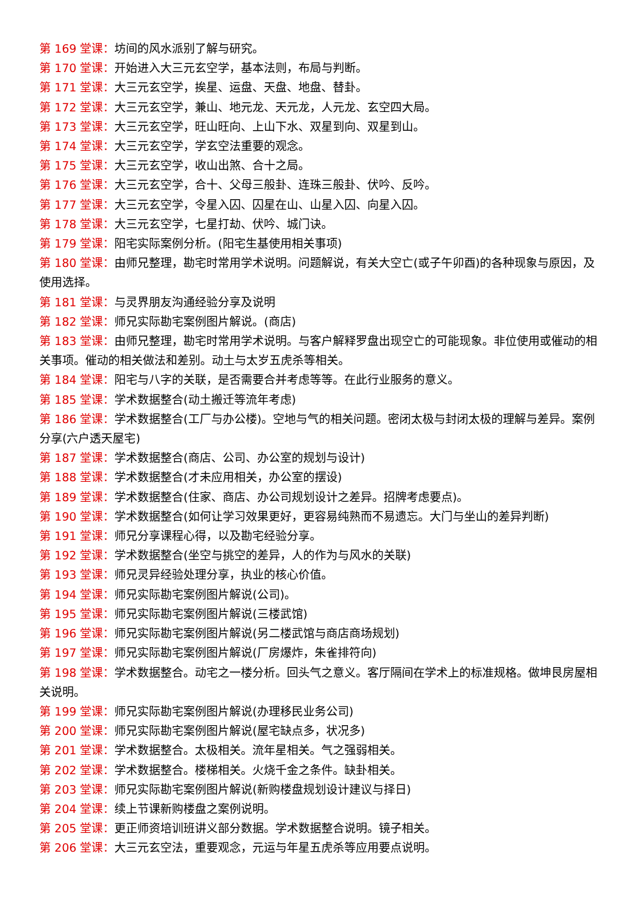第 169 堂课：坊间的风水派别了解与研究。
第 170 堂课：开始进入大三元玄空学，基本法则，布局与判断。
第 171 堂课：大三元玄空学，挨星、运盘、天盘、地盘、替卦。
第 172 堂课：大三元玄空学，兼山、地元龙、天元龙，人元龙、玄空四大局。
第 173 堂课：大三元玄空学，旺山旺向、上山下水、双星到向、双星到山。
第 174 堂课：大三元玄空学，学玄空法重要的观念。
第 175 堂课：大三元玄空学，收山出煞、合十之局。
第 176 堂课：大三元玄空学，合十、父母三般卦、连珠三般卦、伏吟、反吟。
第 177 堂课：大三元玄空学，令星入囚、囚星在山、山星入囚、向星入囚。
第 178 堂课：大三元玄空学，七星打劫、伏吟、城门诀。
第 179 堂课：阳宅实际案例分析。(阳宅生基使用相关事项)
第 180 堂课：由师兄整理，勘宅时常用学术说明。问题解说，有关大空亡(或子午卯酉)的各种现象与原因，及使用选择。
第 181 堂课：与灵界朋友沟通经验分享及说明
第 182 堂课：师兄实际勘宅案例图片解说。(商店)
第 183 堂课：由师兄整理，勘宅时常用学术说明。与客户解释罗盘出现空亡的可能现象。非位使用或催动的相关事项。催动的相关做法和差别。动土与太岁五虎杀等相关。
第 184 堂课：阳宅与八字的关联，是否需要合并考虑等等。在此行业服务的意义。
第 185 堂课：学术数据整合(动土搬迁等流年考虑)
第 186 堂课：学术数据整合(工厂与办公楼)。空地与气的相关问题。密闭太极与封闭太极的理解与差异。案例分享(六户透天屋宅)
第 187 堂课：学术数据整合(商店、公司、办公室的规划与设计)
第 188 堂课：学术数据整合(才未应用相关，办公室的摆设)
第 189 堂课：学术数据整合(住家、商店、办公司规划设计之差异。招牌考虑要点)。
第 190 堂课：学术数据整合(如何让学习效果更好，更容易纯熟而不易遗忘。大门与坐山的差异判断)
第 191 堂课：师兄分享课程心得，以及勘宅经验分享。
第 192 堂课：学术数据整合(坐空与挑空的差异，人的作为与风水的关联)
第 193 堂课：师兄灵异经验处理分享，执业的核心价值。
第 194 堂课：师兄实际勘宅案例图片解说(公司)。
第 195 堂课：师兄实际勘宅案例图片解说(三楼武馆)
第 196 堂课：师兄实际勘宅案例图片解说(另二楼武馆与商店商场规划)
第 197 堂课：师兄实际勘宅案例图片解说(厂房爆炸，朱雀排符向)
第 198 堂课：学术数据整合。动宅之一楼分析。回头气之意义。客厅隔间在学术上的标准规格。做坤艮房屋相关说明。
第 199 堂课：师兄实际勘宅案例图片解说(办理移民业务公司)
第 200 堂课：师兄实际勘宅案例图片解说(屋宅缺点多，状况多)
第 201 堂课：学术数据整合。太极相关。流年星相关。气之强弱相关。
第 202 堂课：学术数据整合。楼梯相关。火烧千金之条件。缺卦相关。
第 203 堂课：师兄实际勘宅案例图片解说(新购楼盘规划设计建议与择日)
第 204 堂课：续上节课新购楼盘之案例说明。
第 205 堂课：更正师资培训班讲义部分数据。学术数据整合说明。镜子相关。
第 206 堂课：大三元玄空法，重要观念，元运与年星五虎杀等应用要点说明。